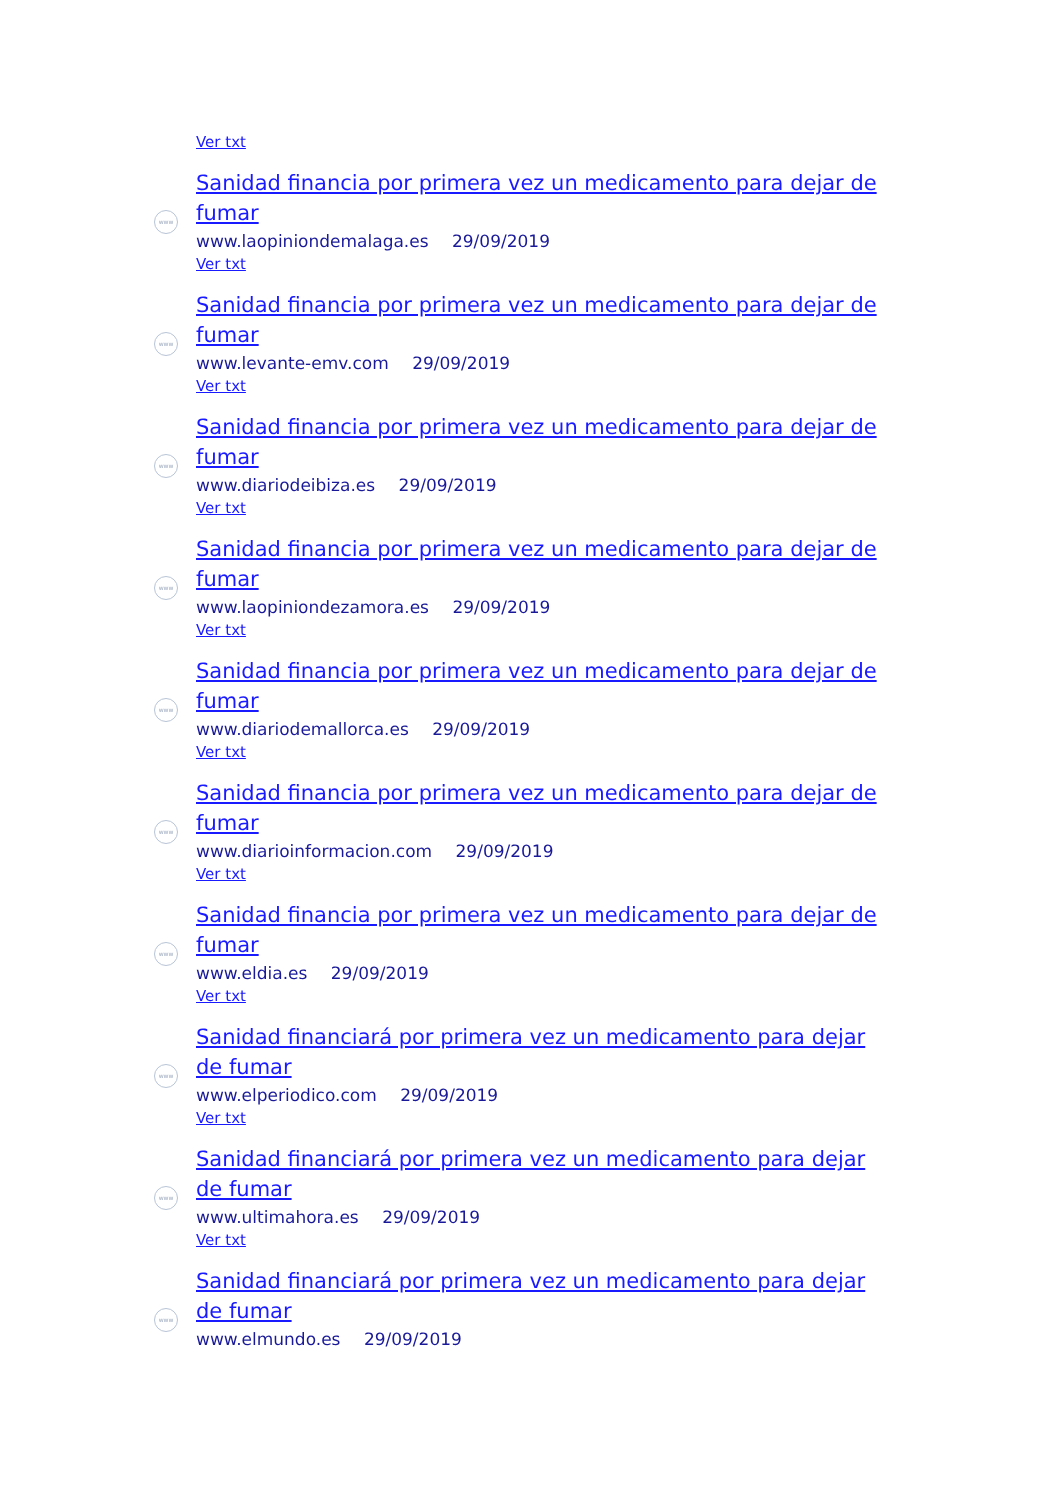Ver txt
www
Sanidad financia por primera vez un medicamento para dejar de fumar
www.laopiniondemalaga.es 29/09/2019
Ver txt
www
Sanidad financia por primera vez un medicamento para dejar de fumar
www.levante-emv.com 29/09/2019
Ver txt
www
Sanidad financia por primera vez un medicamento para dejar de fumar
www.diariodeibiza.es 29/09/2019
Ver txt
www
Sanidad financia por primera vez un medicamento para dejar de fumar
www.laopiniondezamora.es 29/09/2019
Ver txt
www
Sanidad financia por primera vez un medicamento para dejar de fumar
www.diariodemallorca.es 29/09/2019
Ver txt
www
Sanidad financia por primera vez un medicamento para dejar de fumar
www.diarioinformacion.com 29/09/2019
Ver txt
www
Sanidad financia por primera vez un medicamento para dejar de fumar
www.eldia.es 29/09/2019
Ver txt
www
Sanidad financiará por primera vez un medicamento para dejar de fumar
www.elperiodico.com 29/09/2019
Ver txt
www
Sanidad financiará por primera vez un medicamento para dejar de fumar
www.ultimahora.es 29/09/2019
Ver txt
www
Sanidad financiará por primera vez un medicamento para dejar de fumar
www.elmundo.es 29/09/2019